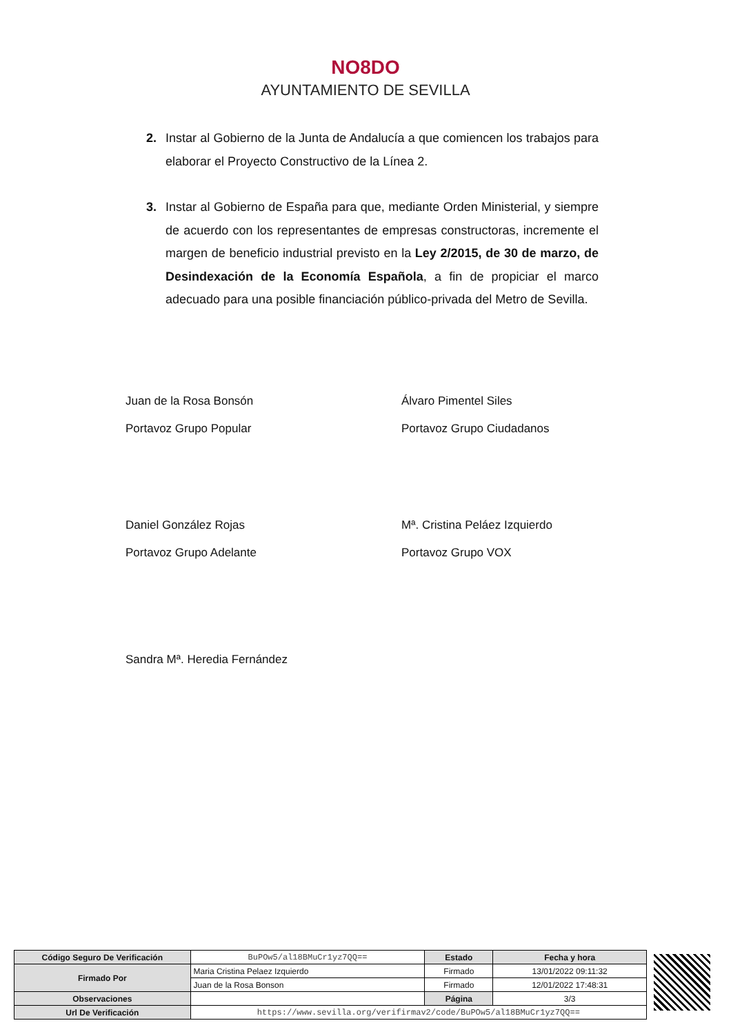NO8DO
AYUNTAMIENTO DE SEVILLA
2. Instar al Gobierno de la Junta de Andalucía a que comiencen los trabajos para elaborar el Proyecto Constructivo de la Línea 2.
3. Instar al Gobierno de España para que, mediante Orden Ministerial, y siempre de acuerdo con los representantes de empresas constructoras, incremente el margen de beneficio industrial previsto en la Ley 2/2015, de 30 de marzo, de Desindexación de la Economía Española, a fin de propiciar el marco adecuado para una posible financiación público-privada del Metro de Sevilla.
Juan de la Rosa Bonsón
Portavoz Grupo Popular
Álvaro Pimentel Siles
Portavoz Grupo Ciudadanos
Daniel González Rojas
Portavoz Grupo Adelante
Mª. Cristina Peláez Izquierdo
Portavoz Grupo VOX
Sandra Mª. Heredia Fernández
| Código Seguro De Verificación | BuPOw5/al18BMuCr1yz7QQ== | Estado | Fecha y hora |
| Firmado Por | Maria Cristina Pelaez Izquierdo | Firmado | 13/01/2022 09:11:32 |
| | Juan de la Rosa Bonson | Firmado | 12/01/2022 17:48:31 |
| Observaciones | | Página | 3/3 |
| Url De Verificación | https://www.sevilla.org/verifirmav2/code/BuPOw5/al18BMuCr1yz7QQ== | | |